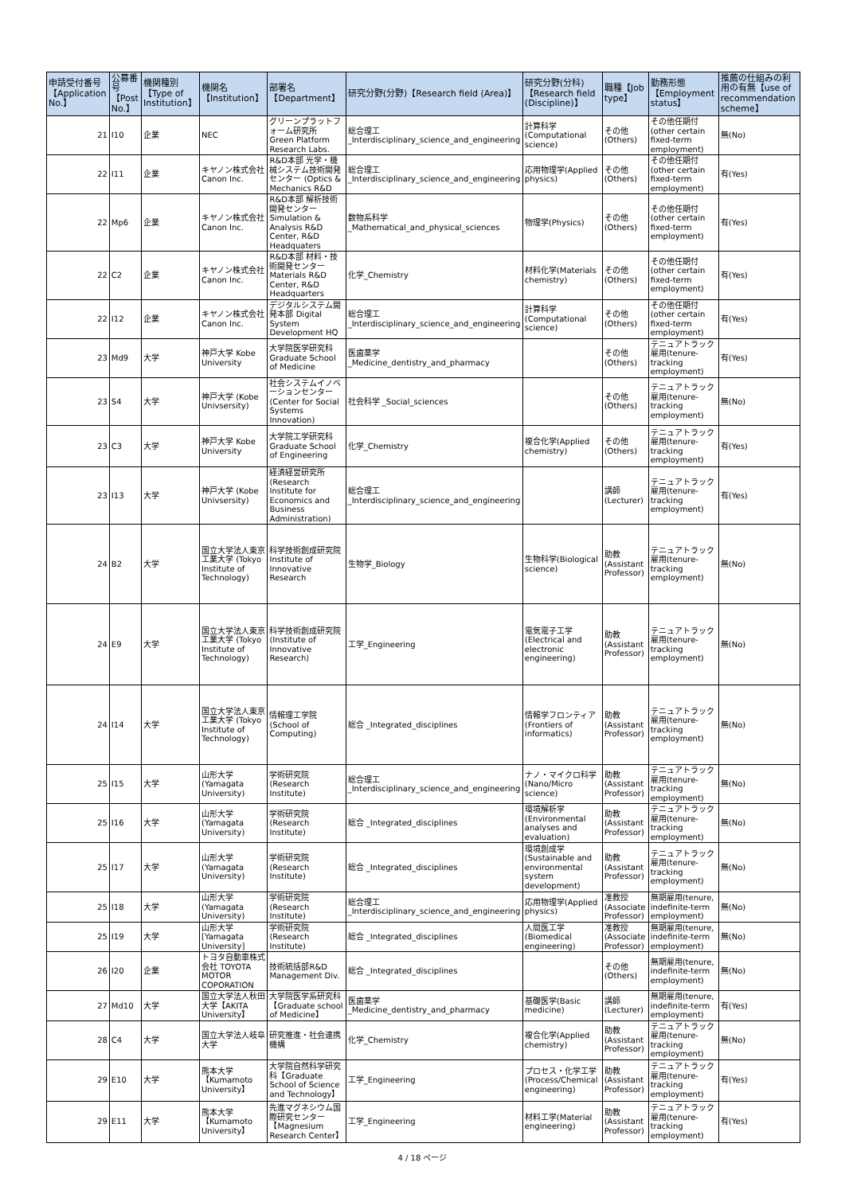| 申請受付番号【Application No.】 | 公募番号【Post No.】 | 機関種別【Type of Institution】 | 機関名【Institution】 | 部署名【Department】 | 研究分野(分野)【Research field (Area)】 | 研究分野(分科)【Research field (Discipline)】 | 職種【Job type】 | 勤務形態【Employment status】 | 推薦の仕組みの利用の有無【use of recommendation scheme】 |
| --- | --- | --- | --- | --- | --- | --- | --- | --- | --- |
| 21 | I10 | 企業 | NEC | グリーンプラットフォーム研究所 Green Platform Research Labs. | 総合理工 _Interdisciplinary_science_and_engineering | 計算科学(Computational science) | その他(Others) | その他任期付(other certain fixed-term employment) | 無(No) |
| 22 | I11 | 企業 | キヤノン株式会社 Canon Inc. | R&D本部 光学・機械システム技術開発センター (Optics & Mechanics R&D | 総合理工 _Interdisciplinary_science_and_engineering | 応用物理学(Applied physics) | その他(Others) | その他任期付(other certain fixed-term employment) | 有(Yes) |
| 22 | Mp6 | 企業 | キヤノン株式会社 Canon Inc. | R&D本部 解析技術開発センター Simulation & Analysis R&D Center, R&D Headquaters | 数物系科学 _Mathematical_and_physical_sciences | 物理学(Physics) | その他(Others) | その他任期付(other certain fixed-term employment) | 有(Yes) |
| 22 | C2 | 企業 | キヤノン株式会社 Canon Inc. | R&D本部 材料・技術開発センター Materials R&D Center, R&D Headquarters | 化学_Chemistry | 材料化学(Materials chemistry) | その他(Others) | その他任期付(other certain fixed-term employment) | 有(Yes) |
| 22 | I12 | 企業 | キヤノン株式会社 Canon Inc. | デジタルシステム開発本部 Digital System Development HQ | 総合理工 _Interdisciplinary_science_and_engineering | 計算科学(Computational science) | その他(Others) | その他任期付(other certain fixed-term employment) | 有(Yes) |
| 23 | Md9 | 大学 | 神戸大学 Kobe University | 大学院医学研究科 Graduate School of Medicine | 医歯薬学 _Medicine_dentistry_and_pharmacy | | その他(Others) | テニュアトラック雇用(tenure-tracking employment) | 有(Yes) |
| 23 | S4 | 大学 | 神戸大学 (Kobe Univsersity) | 社会システムイノベーションセンター (Center for Social Systems Innovation) | 社会科学 _Social_sciences | | その他(Others) | テニュアトラック雇用(tenure-tracking employment) | 無(No) |
| 23 | C3 | 大学 | 神戸大学 Kobe University | 大学院工学研究科 Graduate School of Engineering | 化学_Chemistry | 複合化学(Applied chemistry) | その他(Others) | テニュアトラック雇用(tenure-tracking employment) | 有(Yes) |
| 23 | I13 | 大学 | 神戸大学 (Kobe Univsersity) | 経済経営研究所 (Research Institute for Economics and Business Administration) | 総合理工 _Interdisciplinary_science_and_engineering | | 講師(Lecturer) | テニュアトラック雇用(tenure-tracking employment) | 有(Yes) |
| 24 | B2 | 大学 | 国立大学法人東京工業大学 (Tokyo Institute of Technology) | 科学技術創成研究院 Institute of Innovative Research | 生物学_Biology | 生物科学(Biological science) | 助教(Assistant Professor) | テニュアトラック雇用(tenure-tracking employment) | 無(No) |
| 24 | E9 | 大学 | 国立大学法人東京工業大学 (Tokyo Institute of Technology) | 科学技術創成研究院 (Institute of Innovative Research) | 工学_Engineering | 電気電子工学(Electrical and electronic engineering) | 助教(Assistant Professor) | テニュアトラック雇用(tenure-tracking employment) | 無(No) |
| 24 | I14 | 大学 | 国立大学法人東京工業大学 (Tokyo Institute of Technology) | 情報理工学院 (School of Computing) | 総合 _Integrated_disciplines | 情報学フロンティア(Frontiers of informatics) | 助教(Assistant Professor) | テニュアトラック雇用(tenure-tracking employment) | 無(No) |
| 25 | I15 | 大学 | 山形大学(Yamagata University) | 学術研究院 (Research Institute) | 総合理工 _Interdisciplinary_science_and_engineering | ナノ・マイクロ科学(Nano/Micro science) | 助教(Assistant Professor) | テニュアトラック雇用(tenure-tracking employment) | 無(No) |
| 25 | I16 | 大学 | 山形大学(Yamagata University) | 学術研究院 (Research Institute) | 総合 _Integrated_disciplines | 環境解析学(Environmental analyses and evaluation) | 助教(Assistant Professor) | テニュアトラック雇用(tenure-tracking employment) | 無(No) |
| 25 | I17 | 大学 | 山形大学(Yamagata University) | 学術研究院 (Research Institute) | 総合 _Integrated_disciplines | 環境創成学(Sustainable and environmental system development) | 助教(Assistant Professor) | テニュアトラック雇用(tenure-tracking employment) | 無(No) |
| 25 | I18 | 大学 | 山形大学(Yamagata University) | 学術研究院 (Research Institute) | 総合理工 _Interdisciplinary_science_and_engineering | 応用物理学(Applied physics) | 准教授(Associate Professor) | 無期雇用(tenure, indefinite-term employment) | 無(No) |
| 25 | I19 | 大学 | 山形大学[Yamagata University] | 学術研究院 (Research Institute) | 総合 _Integrated_disciplines | 人間医工学(Biomedical engineering) | 准教授(Associate Professor) | 無期雇用(tenure, indefinite-term employment) | 無(No) |
| 26 | I20 | 企業 | トヨタ自動車株式会社 TOYOTA MOTOR COPORATION | 技術統括部R&D Management Div. | 総合 _Integrated_disciplines | | その他(Others) | 無期雇用(tenure, indefinite-term employment) | 無(No) |
| 27 | Md10 | 大学 | 国立大学法人秋田大学【AKITA University】 | 大学院医学系研究科【Graduate school of Medicine】 | 医歯薬学 _Medicine_dentistry_and_pharmacy | 基礎医学(Basic medicine) | 講師(Lecturer) | 無期雇用(tenure, indefinite-term employment) | 有(Yes) |
| 28 | C4 | 大学 | 国立大学法人岐阜大学 | 研究推進・社会連携機構 | 化学_Chemistry | 複合化学(Applied chemistry) | 助教(Assistant Professor) | テニュアトラック雇用(tenure-tracking employment) | 無(No) |
| 29 | E10 | 大学 | 熊本大学【Kumamoto University】 | 大学院自然科学研究科【Graduate School of Science and Technology】 | 工学_Engineering | プロセス・化学工学(Process/Chemical engineering) | 助教(Assistant Professor) | テニュアトラック雇用(tenure-tracking employment) | 有(Yes) |
| 29 | E11 | 大学 | 熊本大学【Kumamoto University】 | 先進マグネシウム国際研究センター【Magnesium Research Center】 | 工学_Engineering | 材料工学(Material engineering) | 助教(Assistant Professor) | テニュアトラック雇用(tenure-tracking employment) | 有(Yes) |
4 / 18 ページ